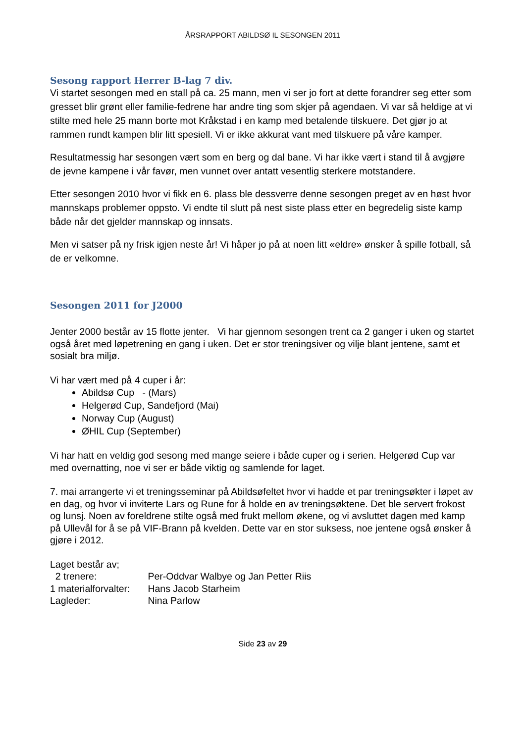ÅRSRAPPORT ABILDSØ IL SESONGEN 2011
Sesong rapport Herrer B-lag 7 div.
Vi startet sesongen med en stall på ca. 25 mann, men vi ser jo fort at dette forandrer seg etter som gresset blir grønt eller familie-fedrene har andre ting som skjer på agendaen. Vi var så heldige at vi stilte med hele 25 mann borte mot Kråkstad i en kamp med betalende tilskuere. Det gjør jo at rammen rundt kampen blir litt spesiell. Vi er ikke akkurat vant med tilskuere på våre kamper.
Resultatmessig har sesongen vært som en berg og dal bane. Vi har ikke vært i stand til å avgjøre de jevne kampene i vår favør, men vunnet over antatt vesentlig sterkere motstandere.
Etter sesongen 2010 hvor vi fikk en 6. plass ble dessverre denne sesongen preget av en høst hvor mannskaps problemer oppsto. Vi endte til slutt på nest siste plass etter en begredelig siste kamp både når det gjelder mannskap og innsats.
Men vi satser på ny frisk igjen neste år! Vi håper jo på at noen litt «eldre» ønsker å spille fotball, så de er velkomne.
Sesongen 2011 for J2000
Jenter 2000 består av 15 flotte jenter. Vi har gjennom sesongen trent ca 2 ganger i uken og startet også året med løpetrening en gang i uken. Det er stor treningsiver og vilje blant jentene, samt et sosialt bra miljø.
Vi har vært med på 4 cuper i år:
Abildsø Cup - (Mars)
Helgerød Cup, Sandefjord (Mai)
Norway Cup (August)
ØHIL Cup (September)
Vi har hatt en veldig god sesong med mange seiere i både cuper og i serien. Helgerød Cup var med overnatting, noe vi ser er både viktig og samlende for laget.
7. mai arrangerte vi et treningsseminar på Abildsøfeltet hvor vi hadde et par treningsøkter i løpet av en dag, og hvor vi inviterte Lars og Rune for å holde en av treningsøktene. Det ble servert frokost og lunsj. Noen av foreldrene stilte også med frukt mellom økene, og vi avsluttet dagen med kamp på Ullevål for å se på VIF-Brann på kvelden. Dette var en stor suksess, noe jentene også ønsker å gjøre i 2012.
Laget består av;
2 trenere: Per-Oddvar Walbye og Jan Petter Riis
1 materialforvalter: Hans Jacob Starheim
Lagleder: Nina Parlow
Side 23 av 29